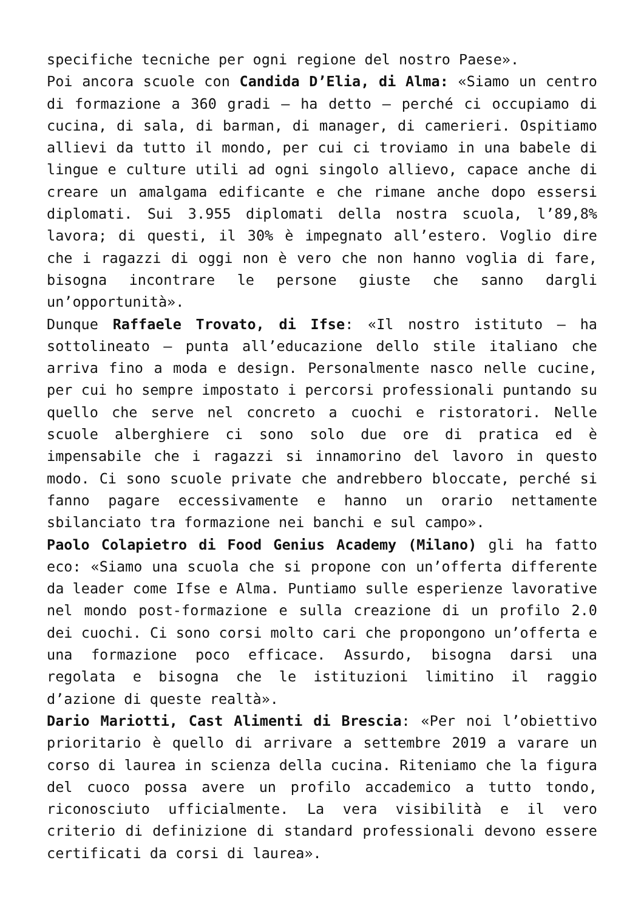specifiche tecniche per ogni regione del nostro Paese».
Poi ancora scuole con Candida D’Elia, di Alma: «Siamo un centro di formazione a 360 gradi – ha detto – perché ci occupiamo di cucina, di sala, di barman, di manager, di camerieri. Ospitiamo allievi da tutto il mondo, per cui ci troviamo in una babele di lingue e culture utili ad ogni singolo allievo, capace anche di creare un amalgama edificante e che rimane anche dopo essersi diplomati. Sui 3.955 diplomati della nostra scuola, l’89,8% lavora; di questi, il 30% è impegnato all’estero. Voglio dire che i ragazzi di oggi non è vero che non hanno voglia di fare, bisogna incontrare le persone giuste che sanno dargli un’opportunità».
Dunque Raffaele Trovato, di Ifse: «Il nostro istituto – ha sottolineato – punta all’educazione dello stile italiano che arriva fino a moda e design. Personalmente nasco nelle cucine, per cui ho sempre impostato i percorsi professionali puntando su quello che serve nel concreto a cuochi e ristoratori. Nelle scuole alberghiere ci sono solo due ore di pratica ed è impensabile che i ragazzi si innamorino del lavoro in questo modo. Ci sono scuole private che andrebbero bloccate, perché si fanno pagare eccessivamente e hanno un orario nettamente sbilanciato tra formazione nei banchi e sul campo».
Paolo Colapietro di Food Genius Academy (Milano) gli ha fatto eco: «Siamo una scuola che si propone con un’offerta differente da leader come Ifse e Alma. Puntiamo sulle esperienze lavorative nel mondo post-formazione e sulla creazione di un profilo 2.0 dei cuochi. Ci sono corsi molto cari che propongono un’offerta e una formazione poco efficace. Assurdo, bisogna darsi una regolata e bisogna che le istituzioni limitino il raggio d’azione di queste realtà».
Dario Mariotti, Cast Alimenti di Brescia: «Per noi l’obiettivo prioritario è quello di arrivare a settembre 2019 a varare un corso di laurea in scienza della cucina. Riteniamo che la figura del cuoco possa avere un profilo accademico a tutto tondo, riconosciuto ufficialmente. La vera visibilità e il vero criterio di definizione di standard professionali devono essere certificati da corsi di laurea».